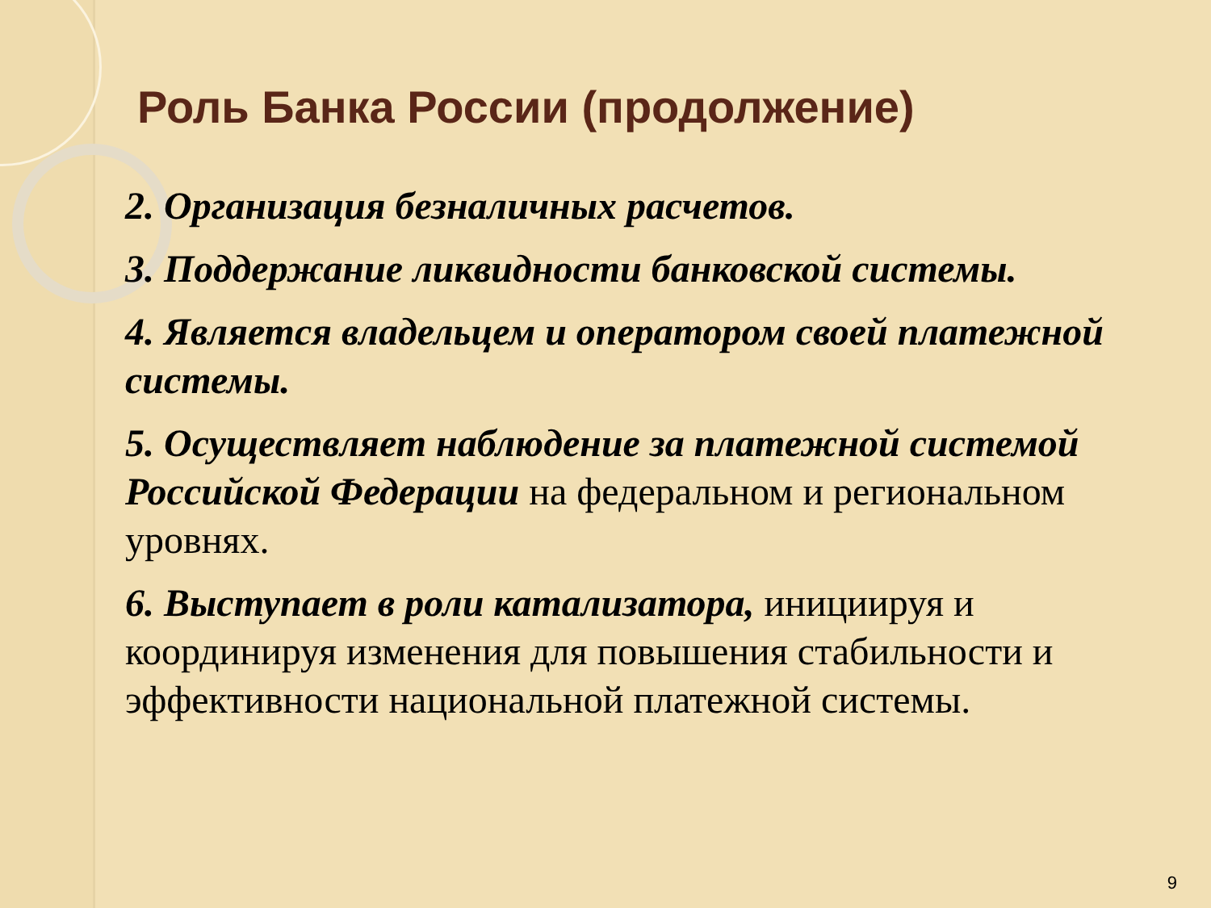Роль Банка России (продолжение)
2. Организация безналичных расчетов.
3. Поддержание ликвидности банковской системы.
4. Является владельцем и оператором своей платежной системы.
5. Осуществляет наблюдение за платежной системой Российской Федерации на федеральном и региональном уровнях.
6. Выступает в роли катализатора, инициируя и координируя изменения для повышения стабильности и эффективности национальной платежной системы.
9